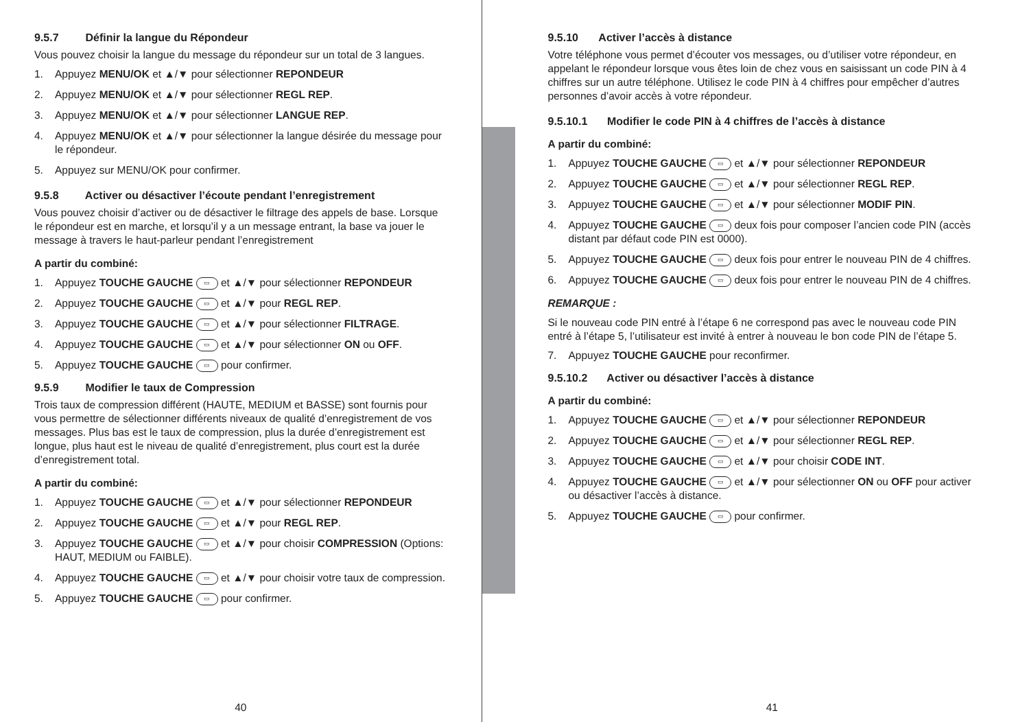9.5.7 Définir la langue du Répondeur
Vous pouvez choisir la langue du message du répondeur sur un total de 3 langues.
1. Appuyez MENU/OK et ▲/▼ pour sélectionner REPONDEUR
2. Appuyez MENU/OK et ▲/▼ pour sélectionner REGL REP.
3. Appuyez MENU/OK et ▲/▼ pour sélectionner LANGUE REP.
4. Appuyez MENU/OK et ▲/▼ pour sélectionner la langue désirée du message pour le répondeur.
5. Appuyez sur MENU/OK pour confirmer.
9.5.8 Activer ou désactiver l’écoute pendant l’enregistrement
Vous pouvez choisir d’activer ou de désactiver le filtrage des appels de base. Lorsque le répondeur est en marche, et lorsqu’il y a un message entrant, la base va jouer le message à travers le haut-parleur pendant l’enregistrement
A partir du combiné:
1. Appuyez TOUCHE GAUCHE ▭ et ▲/▼ pour sélectionner REPONDEUR
2. Appuyez TOUCHE GAUCHE ▭ et ▲/▼ pour REGL REP.
3. Appuyez TOUCHE GAUCHE ▭ et ▲/▼ pour sélectionner FILTRAGE.
4. Appuyez TOUCHE GAUCHE ▭ et ▲/▼ pour sélectionner ON ou OFF.
5. Appuyez TOUCHE GAUCHE ▭ pour confirmer.
9.5.9 Modifier le taux de Compression
Trois taux de compression différent (HAUTE, MEDIUM et BASSE) sont fournis pour vous permettre de sélectionner différents niveaux de qualité d’enregistrement de vos messages. Plus bas est le taux de compression, plus la durée d’enregistrement est longue, plus haut est le niveau de qualité d’enregistrement, plus court est la durée d’enregistrement total.
A partir du combiné:
1. Appuyez TOUCHE GAUCHE ▭ et ▲/▼ pour sélectionner REPONDEUR
2. Appuyez TOUCHE GAUCHE ▭ et ▲/▼ pour REGL REP.
3. Appuyez TOUCHE GAUCHE ▭ et ▲/▼ pour choisir COMPRESSION (Options: HAUT, MEDIUM ou FAIBLE).
4. Appuyez TOUCHE GAUCHE ▭ et ▲/▼ pour choisir votre taux de compression.
5. Appuyez TOUCHE GAUCHE ▭ pour confirmer.
40
9.5.10 Activer l’accès à distance
Votre téléphone vous permet d’écouter vos messages, ou d’utiliser votre répondeur, en appelant le répondeur lorsque vous êtes loin de chez vous en saisissant un code PIN à 4 chiffres sur un autre téléphone. Utilisez le code PIN à 4 chiffres pour empêcher d’autres personnes d’avoir accès à votre répondeur.
9.5.10.1 Modifier le code PIN à 4 chiffres de l’accès à distance
A partir du combiné:
1. Appuyez TOUCHE GAUCHE ▭ et ▲/▼ pour sélectionner REPONDEUR
2. Appuyez TOUCHE GAUCHE ▭ et ▲/▼ pour sélectionner REGL REP.
3. Appuyez TOUCHE GAUCHE ▭ et ▲/▼ pour sélectionner MODIF PIN.
4. Appuyez TOUCHE GAUCHE ▭ deux fois pour composer l’ancien code PIN (accès distant par défaut code PIN est 0000).
5. Appuyez TOUCHE GAUCHE ▭ deux fois pour entrer le nouveau PIN de 4 chiffres.
6. Appuyez TOUCHE GAUCHE ▭ deux fois pour entrer le nouveau PIN de 4 chiffres.
REMARQUE :
Si le nouveau code PIN entré à l’étape 6 ne correspond pas avec le nouveau code PIN entré à l’étape 5, l’utilisateur est invité à entrer à nouveau le bon code PIN de l’étape 5.
7. Appuyez TOUCHE GAUCHE pour reconfirmer.
9.5.10.2 Activer ou désactiver l’accès à distance
A partir du combiné:
1. Appuyez TOUCHE GAUCHE ▭ et ▲/▼ pour sélectionner REPONDEUR
2. Appuyez TOUCHE GAUCHE ▭ et ▲/▼ pour sélectionner REGL REP.
3. Appuyez TOUCHE GAUCHE ▭ et ▲/▼ pour choisir CODE INT.
4. Appuyez TOUCHE GAUCHE ▭ et ▲/▼ pour sélectionner ON ou OFF pour activer ou désactiver l’accès à distance.
5. Appuyez TOUCHE GAUCHE ▭ pour confirmer.
41